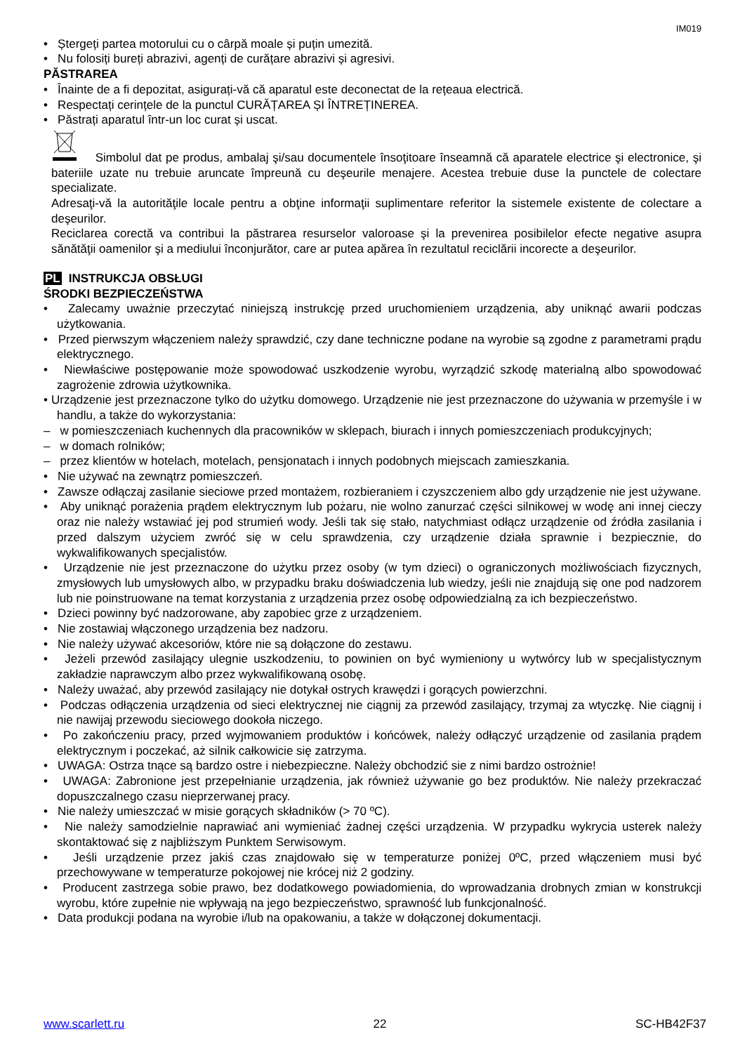IM019
• Ștergeți partea motorului cu o cârpă moale și puțin umezită.
• Nu folosiți bureți abrazivi, agenți de curățare abrazivi și agresivi.
PĂSTRAREA
• Înainte de a fi depozitat, asigurați-vă că aparatul este deconectat de la rețeaua electrică.
• Respectați cerințele de la punctul CURĂȚAREA ȘI ÎNTREȚINEREA.
• Păstrați aparatul într-un loc curat și uscat.
Simbolul dat pe produs, ambalaj şi/sau documentele însoţitoare înseamnă că aparatele electrice şi electronice, şi bateriile uzate nu trebuie aruncate împreună cu deşeurile menajere. Acestea trebuie duse la punctele de colectare specializate.
Adresaţi-vă la autorităţile locale pentru a obţine informaţii suplimentare referitor la sistemele existente de colectare a deşeurilor.
Reciclarea corectă va contribui la păstrarea resurselor valoroase şi la prevenirea posibilelor efecte negative asupra sănătăţii oamenilor şi a mediului înconjurător, care ar putea apărea în rezultatul reciclării incorecte a deşeurilor.
PL INSTRUKCJA OBSŁUGI
ŚRODKI BEZPIECZEŃSTWA
• Zalecamy uważnie przeczytać niniejszą instrukcję przed uruchomieniem urządzenia, aby uniknąć awarii podczas użytkowania.
• Przed pierwszym włączeniem należy sprawdzić, czy dane techniczne podane na wyrobie są zgodne z parametrami prądu elektrycznego.
• Niewłaściwe postępowanie może spowodować uszkodzenie wyrobu, wyrządzić szkodę materialną albo spowodować zagrożenie zdrowia użytkownika.
• Urządzenie jest przeznaczone tylko do użytku domowego. Urządzenie nie jest przeznaczone do używania w przemyśle i w handlu, a także do wykorzystania:
– w pomieszczeniach kuchennych dla pracowników w sklepach, biurach i innych pomieszczeniach produkcyjnych;
– w domach rolników;
– przez klientów w hotelach, motelach, pensjonatach i innych podobnych miejscach zamieszkania.
• Nie używać na zewnątrz pomieszczeń.
• Zawsze odłączaj zasilanie sieciowe przed montażem, rozbieraniem i czyszczeniem albo gdy urządzenie nie jest używane.
• Aby uniknąć porażenia prądem elektrycznym lub pożaru, nie wolno zanurzać części silnikowej w wodę ani innej cieczy oraz nie należy wstawiać jej pod strumień wody. Jeśli tak się stało, natychmiast odłącz urządzenie od źródła zasilania i przed dalszym użyciem zwróć się w celu sprawdzenia, czy urządzenie działa sprawnie i bezpiecznie, do wykwalifikowanych specjalistów.
• Urządzenie nie jest przeznaczone do użytku przez osoby (w tym dzieci) o ograniczonych możliwościach fizycznych, zmysłowych lub umysłowych albo, w przypadku braku doświadczenia lub wiedzy, jeśli nie znajdują się one pod nadzorem lub nie poinstruowane na temat korzystania z urządzenia przez osobę odpowiedzialną za ich bezpieczeństwo.
• Dzieci powinny być nadzorowane, aby zapobiec grze z urządzeniem.
• Nie zostawiaj włączonego urządzenia bez nadzoru.
• Nie należy używać akcesoriów, które nie są dołączone do zestawu.
• Jeżeli przewód zasilający ulegnie uszkodzeniu, to powinien on być wymieniony u wytwórcy lub w specjalistycznym zakładzie naprawczym albo przez wykwalifikowaną osobę.
• Należy uważać, aby przewód zasilający nie dotykał ostrych krawędzi i gorących powierzchni.
• Podczas odłączenia urządzenia od sieci elektrycznej nie ciągnij za przewód zasilający, trzymaj za wtyczkę. Nie ciągnij i nie nawijaj przewodu sieciowego dookoła niczego.
• Po zakończeniu pracy, przed wyjmowaniem produktów i końcówek, należy odłączyć urządzenie od zasilania prądem elektrycznym i poczekać, aż silnik całkowicie się zatrzyma.
• UWAGA: Ostrza tnące są bardzo ostre i niebezpieczne. Należy obchodzić sie z nimi bardzo ostrożnie!
• UWAGA: Zabronione jest przepełnianie urządzenia, jak również używanie go bez produktów. Nie należy przekraczać dopuszczalnego czasu nieprzerwanej pracy.
• Nie należy umieszczać w misie gorących składników (> 70 ºC).
• Nie należy samodzielnie naprawiać ani wymieniać żadnej części urządzenia. W przypadku wykrycia usterek należy skontaktować się z najbliższym Punktem Serwisowym.
• Jeśli urządzenie przez jakiś czas znajdowało się w temperaturze poniżej 0ºC, przed włączeniem musi być przechowywane w temperaturze pokojowej nie krócej niż 2 godziny.
• Producent zastrzega sobie prawo, bez dodatkowego powiadomienia, do wprowadzania drobnych zmian w konstrukcji wyrobu, które zupełnie nie wpływają na jego bezpieczeństwo, sprawność lub funkcjonalność.
• Data produkcji podana na wyrobie i/lub na opakowaniu, a także w dołączonej dokumentacji.
www.scarlett.ru 22 SC-HB42F37